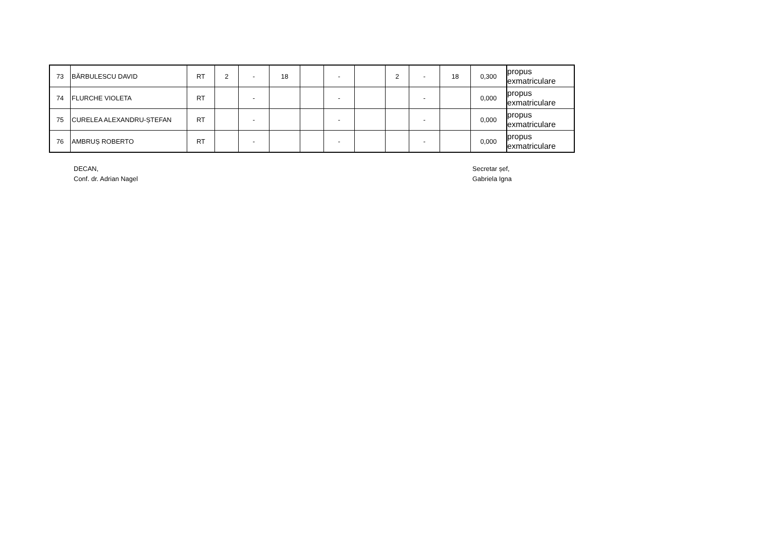| 73 | BĂRBULESCU DAVID | RT | 2 | - | 18 | | - | | 2 | - | 18 | 0,300 | propus exmatriculare |
| 74 | FLURCHE VIOLETA | RT | | - | | | - | | | - | | 0,000 | propus exmatriculare |
| 75 | CURELEA ALEXANDRU-ȘTEFAN | RT | | - | | | - | | | - | | 0,000 | propus exmatriculare |
| 76 | AMBRUȘ ROBERTO | RT | | - | | | - | | | - | | 0,000 | propus exmatriculare |
DECAN,
Conf. dr. Adrian Nagel
Secretar șef,
Gabriela Igna